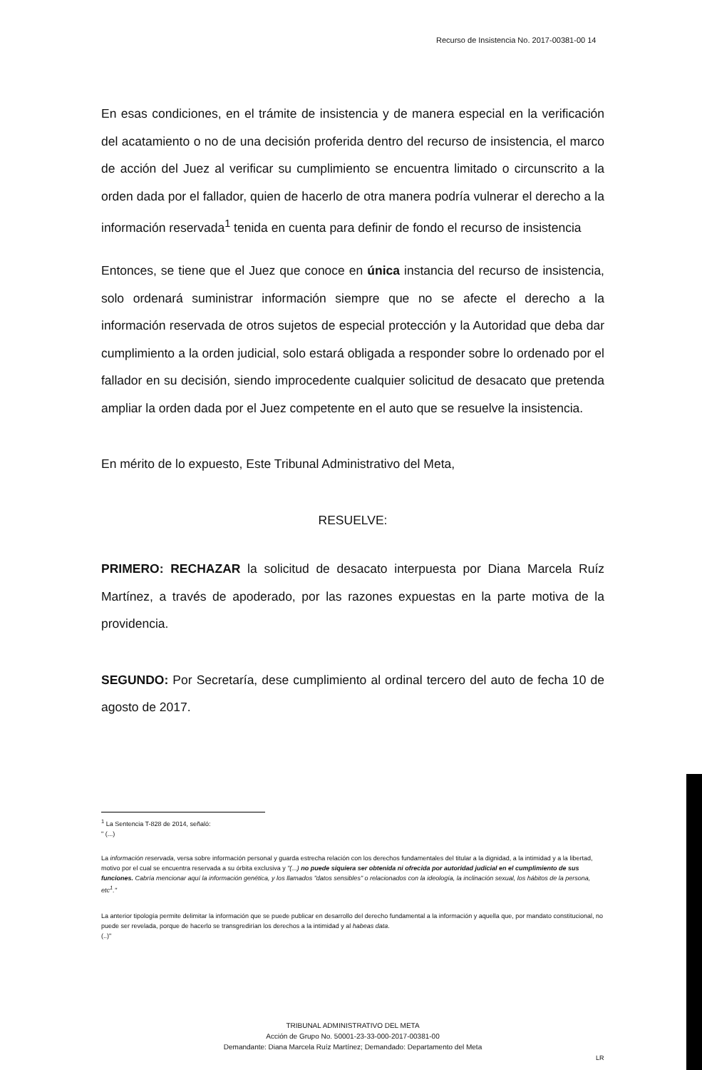Recurso de Insistencia No. 2017-00381-00 14
En esas condiciones, en el trámite de insistencia y de manera especial en la verificación del acatamiento o no de una decisión proferida dentro del recurso de insistencia, el marco de acción del Juez al verificar su cumplimiento se encuentra limitado o circunscrito a la orden dada por el fallador, quien de hacerlo de otra manera podría vulnerar el derecho a la información reservada<sup>1</sup> tenida en cuenta para definir de fondo el recurso de insistencia
Entonces, se tiene que el Juez que conoce en única instancia del recurso de insistencia, solo ordenará suministrar información siempre que no se afecte el derecho a la información reservada de otros sujetos de especial protección y la Autoridad que deba dar cumplimiento a la orden judicial, solo estará obligada a responder sobre lo ordenado por el fallador en su decisión, siendo improcedente cualquier solicitud de desacato que pretenda ampliar la orden dada por el Juez competente en el auto que se resuelve la insistencia.
En mérito de lo expuesto, Este Tribunal Administrativo del Meta,
RESUELVE:
PRIMERO: RECHAZAR la solicitud de desacato interpuesta por Diana Marcela Ruíz Martínez, a través de apoderado, por las razones expuestas en la parte motiva de la providencia.
SEGUNDO: Por Secretaría, dese cumplimiento al ordinal tercero del auto de fecha 10 de agosto de 2017.
<sup>1</sup> La Sentencia T-828 de 2014, señaló:
" (...)
La información reservada, versa sobre información personal y guarda estrecha relación con los derechos fundamentales del titular a la dignidad, a la intimidad y a la libertad, motivo por el cual se encuentra reservada a su órbita exclusiva y "(...) no puede siquiera ser obtenida ni ofrecida por autoridad judicial en el cumplimiento de sus funciones. Cabría mencionar aquí la información genética, y los llamados "datos sensibles" o relacionados con la ideología, la inclinación sexual, los hábitos de la persona, etc<sup>1</sup>."
La anterior tipología permite delimitar la información que se puede publicar en desarrollo del derecho fundamental a la información y aquella que, por mandato constitucional, no puede ser revelada, porque de hacerlo se transgredirían los derechos a la intimidad y al habeas data.
(..)"
TRIBUNAL ADMINISTRATIVO DEL META
Acción de Grupo No. 50001-23-33-000-2017-00381-00
Demandante: Diana Marcela Ruíz Martínez; Demandado: Departamento del Meta
LR